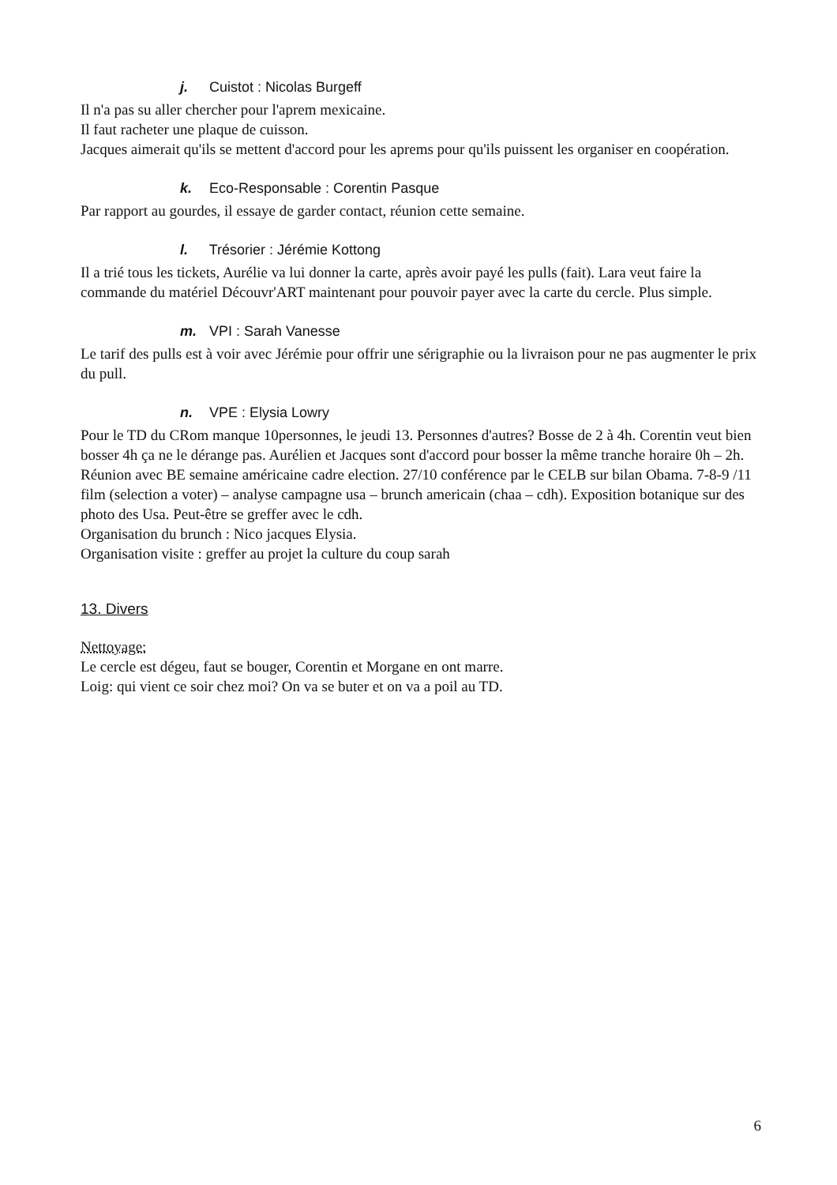j. Cuistot : Nicolas Burgeff
Il n'a pas su aller chercher pour l'aprem mexicaine.
Il faut racheter une plaque de cuisson.
Jacques aimerait qu'ils se mettent d'accord pour les aprems pour qu'ils puissent les organiser en coopération.
k. Eco-Responsable : Corentin Pasque
Par rapport au gourdes, il essaye de garder contact, réunion cette semaine.
l. Trésorier : Jérémie Kottong
Il a trié tous les tickets, Aurélie va lui donner la carte, après avoir payé les pulls (fait). Lara veut faire la commande du matériel Découvr'ART maintenant pour pouvoir payer avec la carte du cercle. Plus simple.
m. VPI : Sarah Vanesse
Le tarif des pulls est à voir avec Jérémie pour offrir une sérigraphie ou la livraison pour ne pas augmenter le prix du pull.
n. VPE : Elysia Lowry
Pour le TD du CRom manque 10personnes, le jeudi 13. Personnes d'autres? Bosse de 2 à 4h. Corentin veut bien bosser 4h ça ne le dérange pas. Aurélien et Jacques sont d'accord pour bosser la même tranche horaire 0h – 2h.
Réunion avec BE semaine américaine cadre election. 27/10 conférence par le CELB sur bilan Obama. 7-8-9 /11 film (selection a voter) – analyse campagne usa – brunch americain (chaa – cdh). Exposition botanique sur des photo des Usa. Peut-être se greffer avec le cdh.
Organisation du brunch : Nico jacques Elysia.
Organisation visite : greffer au projet la culture du coup sarah
13. Divers
Nettoyage:
Le cercle est dégeu, faut se bouger, Corentin et Morgane en ont marre.
Loig: qui vient ce soir chez moi? On va se buter et on va a poil au TD.
6